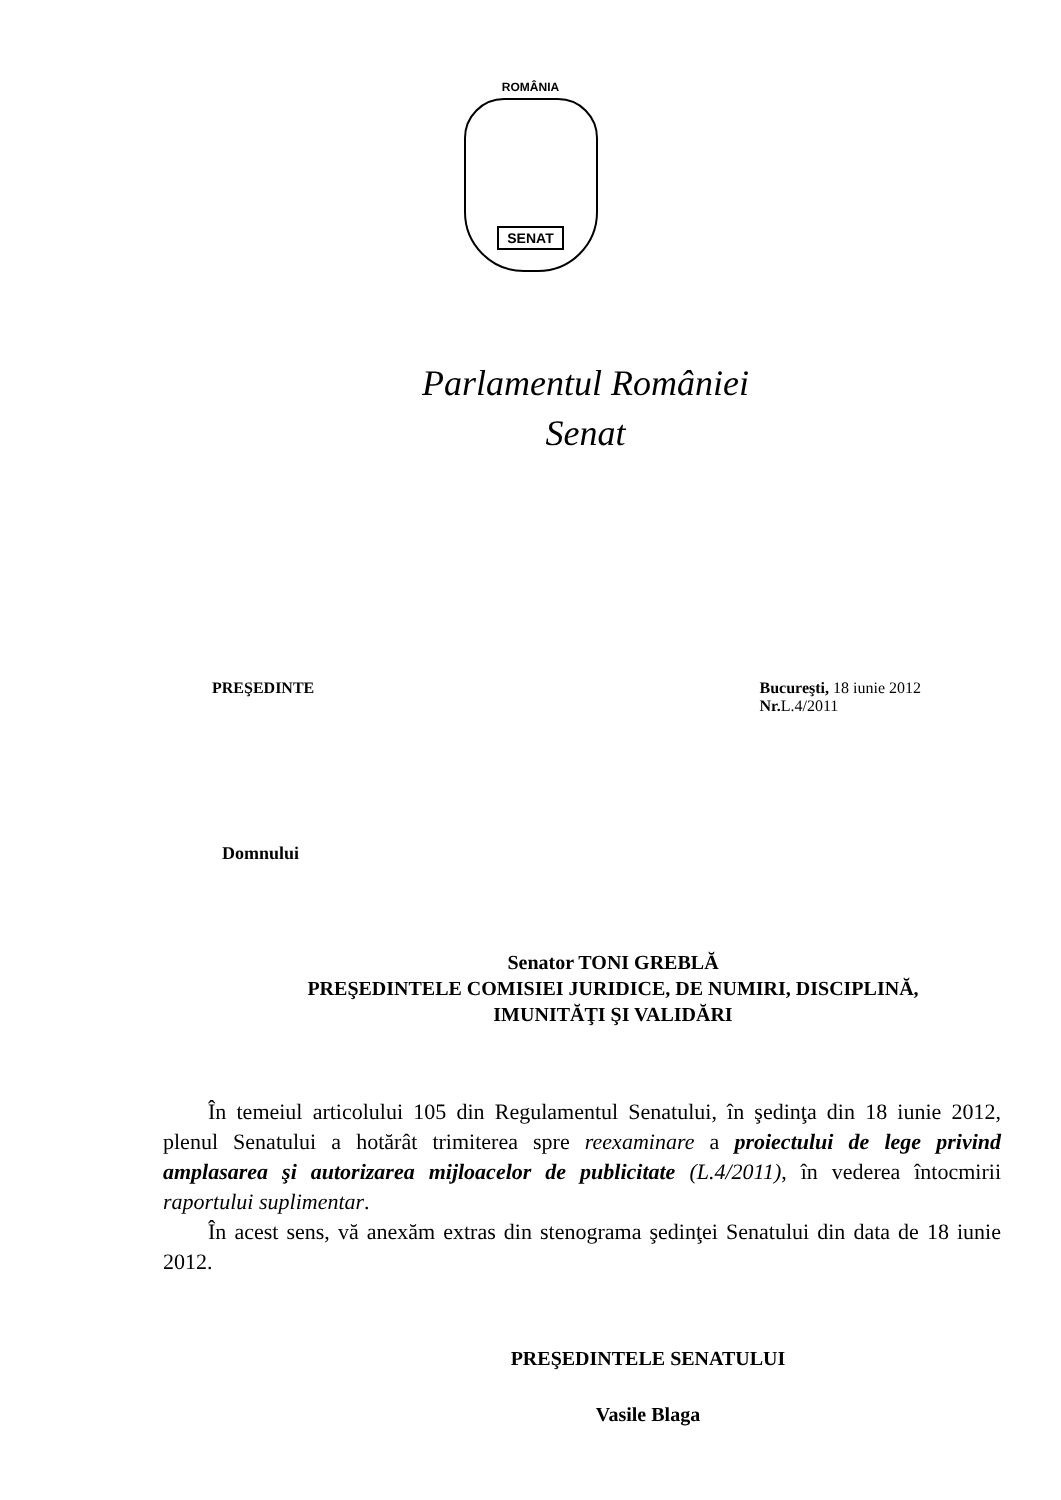ROMÂNIA
SENAT
Parlamentul României
Senat
PREŞEDINTE Bucureşti, 18 iunie 2012
Nr. L.4/2011
Domnului
Senator TONI GREBLĂ
PREŞEDINTELE COMISIEI JURIDICE, DE NUMIRI, DISCIPLINĂ,
IMUNITĂŢI ŞI VALIDĂRI
În temeiul articolului 105 din Regulamentul Senatului, în şedinţa din 18 iunie 2012, plenul Senatului a hotărât trimiterea spre reexaminare a proiectului de lege privind amplasarea şi autorizarea mijloacelor de publicitate (L.4/2011), în vederea întocmirii raportului suplimentar.
În acest sens, vă anexăm extras din stenograma şedinţei Senatului din data de 18 iunie 2012.
PREŞEDINTELE SENATULUI
Vasile Blaga